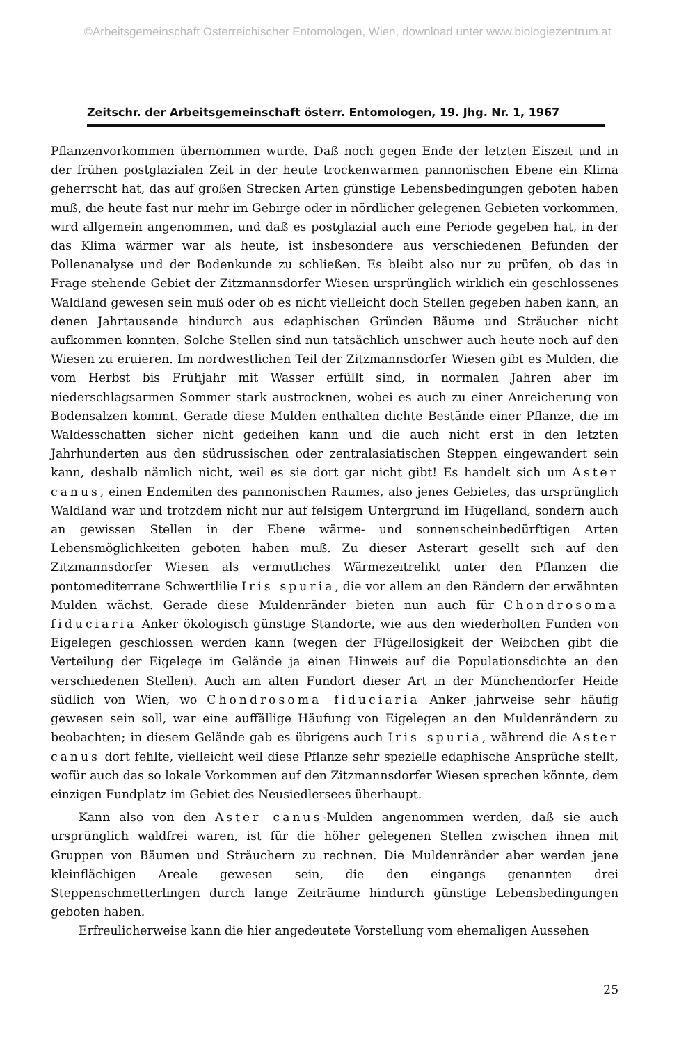©Arbeitsgemeinschaft Österreichischer Entomologen, Wien, download unter www.biologiezentrum.at
Zeitschr. der Arbeitsgemeinschaft österr. Entomologen, 19. Jhg. Nr. 1, 1967
Pflanzenvorkommen übernommen wurde. Daß noch gegen Ende der letzten Eiszeit und in der frühen postglazialen Zeit in der heute trockenwarmen pannonischen Ebene ein Klima geherrscht hat, das auf großen Strecken Arten günstige Lebensbedingungen geboten haben muß, die heute fast nur mehr im Gebirge oder in nördlicher gelegenen Gebieten vorkommen, wird allgemein angenommen, und daß es postglazial auch eine Periode gegeben hat, in der das Klima wärmer war als heute, ist insbesondere aus verschiedenen Befunden der Pollenanalyse und der Bodenkunde zu schließen. Es bleibt also nur zu prüfen, ob das in Frage stehende Gebiet der Zitzmannsdorfer Wiesen ursprünglich wirklich ein geschlossenes Waldland gewesen sein muß oder ob es nicht vielleicht doch Stellen gegeben haben kann, an denen Jahrtausende hindurch aus edaphischen Gründen Bäume und Sträucher nicht aufkommen konnten. Solche Stellen sind nun tatsächlich unschwer auch heute noch auf den Wiesen zu eruieren. Im nordwestlichen Teil der Zitzmannsdorfer Wiesen gibt es Mulden, die vom Herbst bis Frühjahr mit Wasser erfüllt sind, in normalen Jahren aber im niederschlagsarmen Sommer stark austrocknen, wobei es auch zu einer Anreicherung von Bodensalzen kommt. Gerade diese Mulden enthalten dichte Bestände einer Pflanze, die im Waldesschatten sicher nicht gedeihen kann und die auch nicht erst in den letzten Jahrhunderten aus den südrussischen oder zentralasiatischen Steppen eingewandert sein kann, deshalb nämlich nicht, weil es sie dort gar nicht gibt! Es handelt sich um Aster canus, einen Endemiten des pannonischen Raumes, also jenes Gebietes, das ursprünglich Waldland war und trotzdem nicht nur auf felsigem Untergrund im Hügelland, sondern auch an gewissen Stellen in der Ebene wärme- und sonnenscheinbedürftigen Arten Lebensmöglichkeiten geboten haben muß. Zu dieser Asterart gesellt sich auf den Zitzmannsdorfer Wiesen als vermutliches Wärmezeitrelikt unter den Pflanzen die pontomediterrane Schwertlilie Iris spuria, die vor allem an den Rändern der erwähnten Mulden wächst. Gerade diese Muldenränder bieten nun auch für Chondrosoma fiduciaria Anker ökologisch günstige Standorte, wie aus den wiederholten Funden von Eigelegen geschlossen werden kann (wegen der Flügellosigkeit der Weibchen gibt die Verteilung der Eigelege im Gelände ja einen Hinweis auf die Populationsdichte an den verschiedenen Stellen). Auch am alten Fundort dieser Art in der Münchendorfer Heide südlich von Wien, wo Chondrosoma fiduciaria Anker jahrweise sehr häufig gewesen sein soll, war eine auffällige Häufung von Eigelegen an den Muldenrändern zu beobachten; in diesem Gelände gab es übrigens auch Iris spuria, während die Aster canus dort fehlte, vielleicht weil diese Pflanze sehr spezielle edaphische Ansprüche stellt, wofür auch das so lokale Vorkommen auf den Zitzmannsdorfer Wiesen sprechen könnte, dem einzigen Fundplatz im Gebiet des Neusiedlersees überhaupt.
Kann also von den Aster canus-Mulden angenommen werden, daß sie auch ursprünglich waldfrei waren, ist für die höher gelegenen Stellen zwischen ihnen mit Gruppen von Bäumen und Sträuchern zu rechnen. Die Muldenränder aber werden jene kleinflächigen Areale gewesen sein, die den eingangs genannten drei Steppenschmetterlingen durch lange Zeiträume hindurch günstige Lebensbedingungen geboten haben.
Erfreulicherweise kann die hier angedeutete Vorstellung vom ehemaligen Aussehen
25